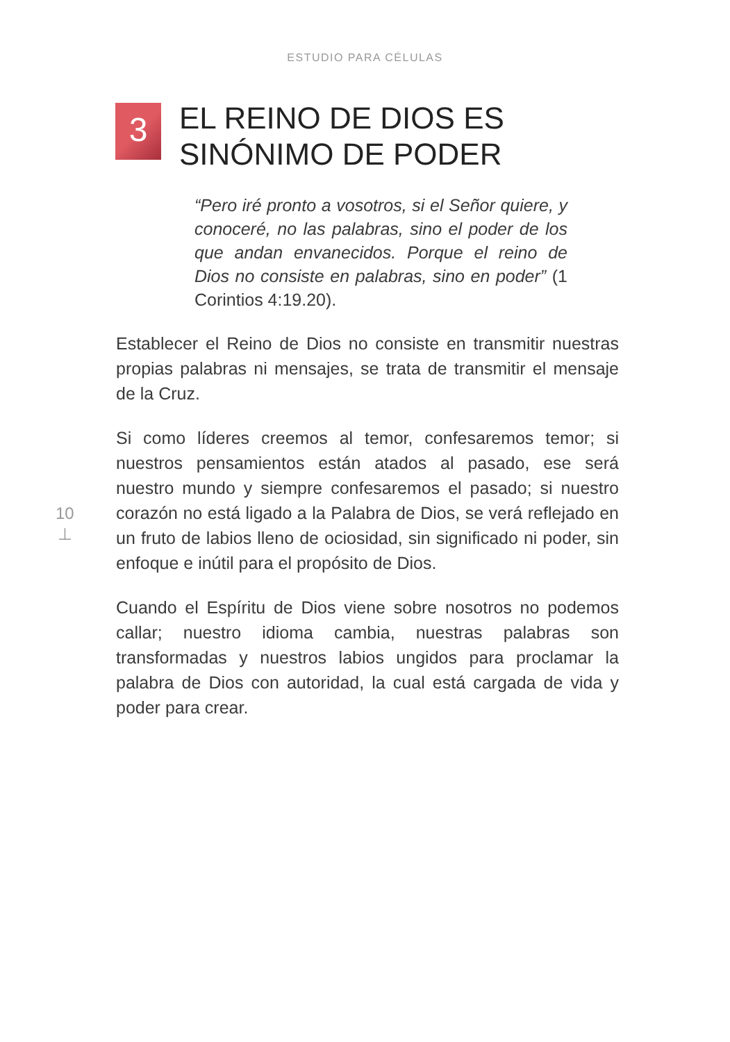ESTUDIO PARA CÉLULAS
3
EL REINO DE DIOS ES
SINÓNIMO DE PODER
“Pero iré pronto a vosotros, si el Señor quiere, y conoceré, no las palabras, sino el poder de los que andan envanecidos. Porque el reino de Dios no consiste en palabras, sino en poder” (1 Corintios 4:19.20).
Establecer el Reino de Dios no consiste en transmitir nuestras propias palabras ni mensajes, se trata de transmitir el mensaje de la Cruz.
Si como líderes creemos al temor, confesaremos temor; si nuestros pensamientos están atados al pasado, ese será nuestro mundo y siempre confesaremos el pasado; si nuestro corazón no está ligado a la Palabra de Dios, se verá reflejado en un fruto de labios lleno de ociosidad, sin significado ni poder, sin enfoque e inútil para el propósito de Dios.
Cuando el Espíritu de Dios viene sobre nosotros no podemos callar; nuestro idioma cambia, nuestras palabras son transformadas y nuestros labios ungidos para proclamar la palabra de Dios con autoridad, la cual está cargada de vida y poder para crear.
10
⊥